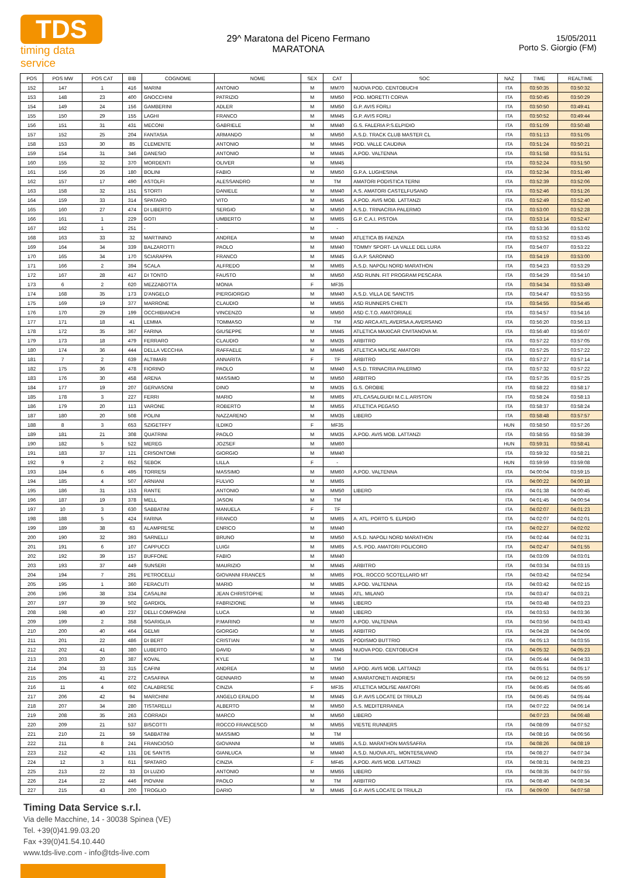TDS
timing data service
29^ Maratona del Piceno Fermano
MARATONA
15/05/2011
Porto S. Giorgio (FM)
| POS | POS MW | POS CAT | BIB | COGNOME | NOME | SEX | CAT | SOC | NAZ | TIME | REALTIME |
| --- | --- | --- | --- | --- | --- | --- | --- | --- | --- | --- | --- |
| 152 | 147 | 1 | 416 | MARINI | ANTONIO | M | MM70 | NUOVA POD. CENTOBUCHI | ITA | 03:50:35 | 03:50:32 |
| 153 | 148 | 23 | 400 | GNOCCHINI | PATRIZIO | M | MM50 | POD. MORETTI CORVA | ITA | 03:50:45 | 03:50:29 |
| 154 | 149 | 24 | 156 | GAMBERINI | ADLER | M | MM50 | G.P. AVIS FORLI | ITA | 03:50:50 | 03:49:41 |
| 155 | 150 | 29 | 155 | LAGHI | FRANCO | M | MM45 | G.P. AVIS FORLI | ITA | 03:50:52 | 03:49:44 |
| 156 | 151 | 31 | 431 | MECONI | GABRIELE | M | MM40 | G.S. FALERIA P.S.ELPIDIO | ITA | 03:51:09 | 03:50:48 |
| 157 | 152 | 25 | 204 | FANTASIA | ARMANDO | M | MM50 | A.S.D. TRACK CLUB MASTER CL | ITA | 03:51:13 | 03:51:05 |
| 158 | 153 | 30 | 85 | CLEMENTE | ANTONIO | M | MM45 | POD. VALLE CAUDINA | ITA | 03:51:24 | 03:50:21 |
| 159 | 154 | 31 | 346 | DANESIO | ANTONIO | M | MM45 | A.POD. VALTENNA | ITA | 03:51:58 | 03:51:51 |
| 160 | 155 | 32 | 370 | MORDENTI | OLIVER | M | MM45 | | ITA | 03:52:24 | 03:51:50 |
| 161 | 156 | 26 | 180 | BOLINI | FABIO | M | MM50 | G.P.A. LUGHESINA | ITA | 03:52:34 | 03:51:49 |
| 162 | 157 | 17 | 490 | ASTOLFI | ALESSANDRO | M | TM | AMATORI PODISTICA TERNI | ITA | 03:52:39 | 03:52:06 |
| 163 | 158 | 32 | 151 | STORTI | DANIELE | M | MM40 | A.S. AMATORI CASTELFUSANO | ITA | 03:52:46 | 03:51:26 |
| 164 | 159 | 33 | 314 | SPATARO | VITO | M | MM45 | A.POD. AVIS MOB. LATTANZI | ITA | 03:52:49 | 03:52:40 |
| 165 | 160 | 27 | 474 | DI LIBERTO | SERGIO | M | MM50 | A.S.D. TRINACRIA PALERMO | ITA | 03:53:00 | 03:52:28 |
| 166 | 161 | 1 | 229 | GOTI | UMBERTO | M | MM65 | G.P. C.A.I. PISTOIA | ITA | 03:53:14 | 03:52:47 |
| 167 | 162 | 1 | 251 | - | - | M | - | | ITA | 03:53:36 | 03:53:02 |
| 168 | 163 | 33 | 32 | MARTININO | ANDREA | M | MM40 | ATLETICA 85 FAENZA | ITA | 03:53:52 | 03:53:45 |
| 169 | 164 | 34 | 339 | BALZAROTTI | PAOLO | M | MM40 | TOMMY SPORT- LA VALLE DEL LURA | ITA | 03:54:07 | 03:53:22 |
| 170 | 165 | 34 | 170 | SCIARAPPA | FRANCO | M | MM45 | G.A.P. SARONNO | ITA | 03:54:19 | 03:53:00 |
| 171 | 166 | 2 | 394 | SCALA | ALFREDO | M | MM65 | A.S.D. NAPOLI NORD MARATHON | ITA | 03:54:23 | 03:53:29 |
| 172 | 167 | 28 | 417 | DI TONTO | FAUSTO | M | MM50 | ASD RUNN. FIT PROGRAM PESCARA | ITA | 03:54:29 | 03:54:10 |
| 173 | 6 | 2 | 620 | MEZZABOTTA | MONIA | F | MF35 | | ITA | 03:54:34 | 03:53:49 |
| 174 | 168 | 35 | 173 | D'ANGELO | PIERGIORGIO | M | MM40 | A.S.D. VILLA DE SANCTIS | ITA | 03:54:47 | 03:53:55 |
| 175 | 169 | 19 | 377 | MARRONE | CLAUDIO | M | MM55 | ASD RUNNERS CHIETI | ITA | 03:54:55 | 03:54:45 |
| 176 | 170 | 29 | 199 | OCCHIBIANCHI | VINCENZO | M | MM50 | ASD C.T.O. AMATORIALE | ITA | 03:54:57 | 03:54:16 |
| 177 | 171 | 18 | 41 | LEMMA | TOMMASO | M | TM | ASD ARCA ATL.AVERSA A.AVERSANO | ITA | 03:56:20 | 03:56:13 |
| 178 | 172 | 35 | 367 | FARINA | GIUSEPPE | M | MM45 | ATLETICA MAXICAR CIVITANOVA M. | ITA | 03:56:40 | 03:56:07 |
| 179 | 173 | 18 | 479 | FERRARO | CLAUDIO | M | MM35 | ARBITRO | ITA | 03:57:22 | 03:57:05 |
| 180 | 174 | 36 | 444 | DELLA VECCHIA | RAFFAELE | M | MM45 | ATLETICA MOLISE AMATORI | ITA | 03:57:25 | 03:57:22 |
| 181 | 7 | 2 | 639 | ALTIMARI | ANNARITA | F | TF | ARBITRO | ITA | 03:57:27 | 03:57:14 |
| 182 | 175 | 36 | 478 | FIORINO | PAOLO | M | MM40 | A.S.D. TRINACRIA PALERMO | ITA | 03:57:32 | 03:57:22 |
| 183 | 176 | 30 | 458 | ARENA | MASSIMO | M | MM50 | ARBITRO | ITA | 03:57:35 | 03:57:25 |
| 184 | 177 | 19 | 207 | GERVASONI | DINO | M | MM35 | G.S. OROBIE | ITA | 03:58:22 | 03:58:17 |
| 185 | 178 | 3 | 227 | FERRI | MARIO | M | MM65 | ATL.CASALGUIDI M.C.L.ARISTON | ITA | 03:58:24 | 03:58:13 |
| 186 | 179 | 20 | 113 | VARONE | ROBERTO | M | MM55 | ATLETICA PEGASO | ITA | 03:58:37 | 03:58:24 |
| 187 | 180 | 20 | 508 | POLINI | NAZZARENO | M | MM35 | LIBERO | ITA | 03:58:48 | 03:57:57 |
| 188 | 8 | 3 | 653 | SZIGETFFY | ILDIKO | F | MF35 | | HUN | 03:58:50 | 03:57:26 |
| 189 | 181 | 21 | 308 | QUATRINI | PAOLO | M | MM35 | A.POD. AVIS MOB. LATTANZI | ITA | 03:58:55 | 03:58:39 |
| 190 | 182 | 5 | 522 | MEREG | JOZSEF | M | MM60 | | HUN | 03:59:31 | 03:58:41 |
| 191 | 183 | 37 | 121 | CRISONTOMI | GIORGIO | M | MM40 | | ITA | 03:59:32 | 03:58:21 |
| 192 | 9 | 2 | 652 | SEBOK | LILLA | F | - | | HUN | 03:59:59 | 03:59:08 |
| 193 | 184 | 6 | 495 | TORRESI | MASSIMO | M | MM60 | A.POD. VALTENNA | ITA | 04:00:04 | 03:59:15 |
| 194 | 185 | 4 | 507 | ARNIANI | FULVIO | M | MM65 | | ITA | 04:00:22 | 04:00:18 |
| 195 | 186 | 31 | 153 | RANTE | ANTONIO | M | MM50 | LIBERO | ITA | 04:01:38 | 04:00:45 |
| 196 | 187 | 19 | 378 | MELL | JASON | M | TM | | ITA | 04:01:45 | 04:00:54 |
| 197 | 10 | 3 | 630 | SABBATINI | MANUELA | F | TF | | ITA | 04:02:07 | 04:01:23 |
| 198 | 188 | 5 | 424 | FARINA | FRANCO | M | MM65 | A. ATL. PORTO S. ELPIDIO | ITA | 04:02:07 | 04:02:01 |
| 199 | 189 | 38 | 63 | ALAMPRESE | ENRICO | M | MM40 | | ITA | 04:02:27 | 04:02:02 |
| 200 | 190 | 32 | 393 | SARNELLI | BRUNO | M | MM50 | A.S.D. NAPOLI NORD MARATHON | ITA | 04:02:44 | 04:02:31 |
| 201 | 191 | 6 | 107 | CAPPUCCI | LUIGI | M | MM65 | A.S. POD. AMATORI POLICORO | ITA | 04:02:47 | 04:01:55 |
| 202 | 192 | 39 | 157 | BUFFONE | FABIO | M | MM40 | | ITA | 04:03:09 | 04:03:01 |
| 203 | 193 | 37 | 449 | SUNSERI | MAURIZIO | M | MM45 | ARBITRO | ITA | 04:03:34 | 04:03:15 |
| 204 | 194 | 7 | 291 | PETROCELLI | GIOVANNI FRANCES | M | MM65 | POL. ROCCO SCOTELLARO MT | ITA | 04:03:42 | 04:02:54 |
| 205 | 195 | 1 | 360 | FERACUTI | MARIO | M | MM85 | A.POD. VALTENNA | ITA | 04:03:42 | 04:02:15 |
| 206 | 196 | 38 | 334 | CASALINI | JEAN CHRISTOPHE | M | MM45 | ATL. MILANO | ITA | 04:03:47 | 04:03:21 |
| 207 | 197 | 39 | 502 | GARDIOL | FABRIZIONE | M | MM45 | LIBERO | ITA | 04:03:48 | 04:03:23 |
| 208 | 198 | 40 | 237 | DELLI COMPAGNI | LUCA | M | MM40 | LIBERO | ITA | 04:03:53 | 04:03:36 |
| 209 | 199 | 2 | 358 | SGARIGLIA | P.MARINO | M | MM70 | A.POD. VALTENNA | ITA | 04:03:56 | 04:03:43 |
| 210 | 200 | 40 | 464 | GELMI | GIORGIO | M | MM45 | ARBITRO | ITA | 04:04:28 | 04:04:06 |
| 211 | 201 | 22 | 486 | DI BERT | CRISTIAN | M | MM35 | PODISMO BUTTRIO | ITA | 04:05:13 | 04:03:55 |
| 212 | 202 | 41 | 380 | LUBERTO | DAVID | M | MM45 | NUOVA POD. CENTOBUCHI | ITA | 04:05:32 | 04:05:23 |
| 213 | 203 | 20 | 387 | KOVAL | KYLE | M | TM | | ITA | 04:05:44 | 04:04:33 |
| 214 | 204 | 33 | 315 | CAFINI | ANDREA | M | MM50 | A.POD. AVIS MOB. LATTANZI | ITA | 04:05:51 | 04:05:17 |
| 215 | 205 | 41 | 272 | CASAFINA | GENNARO | M | MM40 | A.MARATONETI ANDRIESI | ITA | 04:06:12 | 04:05:59 |
| 216 | 11 | 4 | 602 | CALABRESE | CINZIA | F | MF35 | ATLETICA MOLISE AMATORI | ITA | 04:06:45 | 04:05:46 |
| 217 | 206 | 42 | 94 | MARCHINI | ANGELO ERALDO | M | MM45 | G.P. AVIS LOCATE DI TRIULZI | ITA | 04:06:45 | 04:05:44 |
| 218 | 207 | 34 | 280 | TISTARELLI | ALBERTO | M | MM50 | A.S. MEDITERRANEA | ITA | 04:07:22 | 04:06:14 |
| 219 | 208 | 35 | 263 | CORRADI | MARCO | M | MM50 | LIBERO | | 04:07:23 | 04:06:48 |
| 220 | 209 | 21 | 537 | BISCOTTI | ROCCO FRANCESCO | M | MM55 | VIESTE RUNNERS | ITA | 04:08:09 | 04:07:52 |
| 221 | 210 | 21 | 59 | SABBATINI | MASSIMO | M | TM | | ITA | 04:08:16 | 04:06:56 |
| 222 | 211 | 8 | 241 | FRANCIOSO | GIOVANNI | M | MM65 | A.S.D. MARATHON MASSAFRA | ITA | 04:08:26 | 04:08:19 |
| 223 | 212 | 42 | 131 | DE SANTIS | GIANLUCA | M | MM40 | A.S.D. NUOVA ATL. MONTESILVANO | ITA | 04:08:27 | 04:07:34 |
| 224 | 12 | 3 | 611 | SPATARO | CINZIA | F | MF45 | A.POD. AVIS MOB. LATTANZI | ITA | 04:08:31 | 04:08:23 |
| 225 | 213 | 22 | 33 | DI LUZIO | ANTONIO | M | MM55 | LIBERO | ITA | 04:08:35 | 04:07:55 |
| 226 | 214 | 22 | 446 | PIOVANI | PAOLO | M | TM | ARBITRO | ITA | 04:08:40 | 04:08:34 |
| 227 | 215 | 43 | 200 | TROGLIO | DARIO | M | MM45 | G.P. AVIS LOCATE DI TRIULZI | ITA | 04:09:00 | 04:07:58 |
Timing Data Service s.r.l.
Via delle Macchine, 14 - 30038 Spinea (VE)
Tel. +39(0)41.99.03.20
Fax +39(0)41.54.10.440
www.tds-live.com - info@tds-live.com